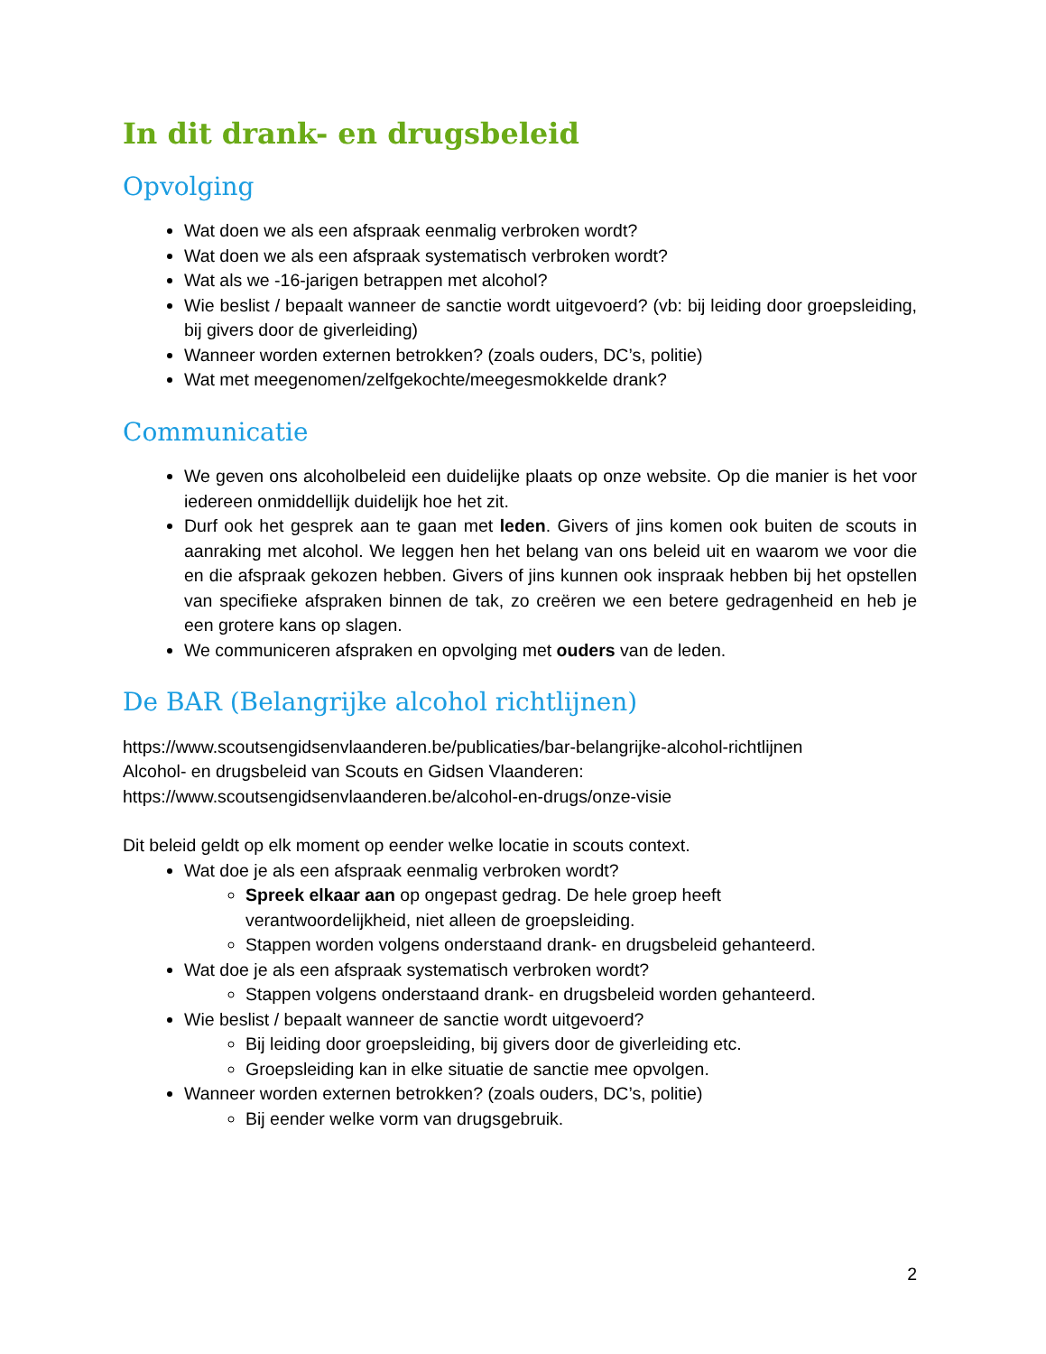In dit drank- en drugsbeleid
Opvolging
Wat doen we als een afspraak eenmalig verbroken wordt?
Wat doen we als een afspraak systematisch verbroken wordt?
Wat als we -16-jarigen betrappen met alcohol?
Wie beslist / bepaalt wanneer de sanctie wordt uitgevoerd? (vb: bij leiding door groepsleiding, bij givers door de giverleiding)
Wanneer worden externen betrokken? (zoals ouders, DC’s, politie)
Wat met meegenomen/zelfgekochte/meegesmokkelde drank?
Communicatie
We geven ons alcoholbeleid een duidelijke plaats op onze website. Op die manier is het voor iedereen onmiddellijk duidelijk hoe het zit.
Durf ook het gesprek aan te gaan met leden. Givers of jins komen ook buiten de scouts in aanraking met alcohol. We leggen hen het belang van ons beleid uit en waarom we voor die en die afspraak gekozen hebben. Givers of jins kunnen ook inspraak hebben bij het opstellen van specifieke afspraken binnen de tak, zo creëren we een betere gedragenheid en heb je een grotere kans op slagen.
We communiceren afspraken en opvolging met ouders van de leden.
De BAR (Belangrijke alcohol richtlijnen)
https://www.scoutsengidsenvlaanderen.be/publicaties/bar-belangrijke-alcohol-richtlijnen
Alcohol- en drugsbeleid van Scouts en Gidsen Vlaanderen:
https://www.scoutsengidsenvlaanderen.be/alcohol-en-drugs/onze-visie
Dit beleid geldt op elk moment op eender welke locatie in scouts context.
Wat doe je als een afspraak eenmalig verbroken wordt?
Spreek elkaar aan op ongepast gedrag. De hele groep heeft
verantwoordelijkheid, niet alleen de groepsleiding.
Stappen worden volgens onderstaand drank- en drugsbeleid gehanteerd.
Wat doe je als een afspraak systematisch verbroken wordt?
Stappen volgens onderstaand drank- en drugsbeleid worden gehanteerd.
Wie beslist / bepaalt wanneer de sanctie wordt uitgevoerd?
Bij leiding door groepsleiding, bij givers door de giverleiding etc.
Groepsleiding kan in elke situatie de sanctie mee opvolgen.
Wanneer worden externen betrokken? (zoals ouders, DC’s, politie)
Bij eender welke vorm van drugsgebruik.
2